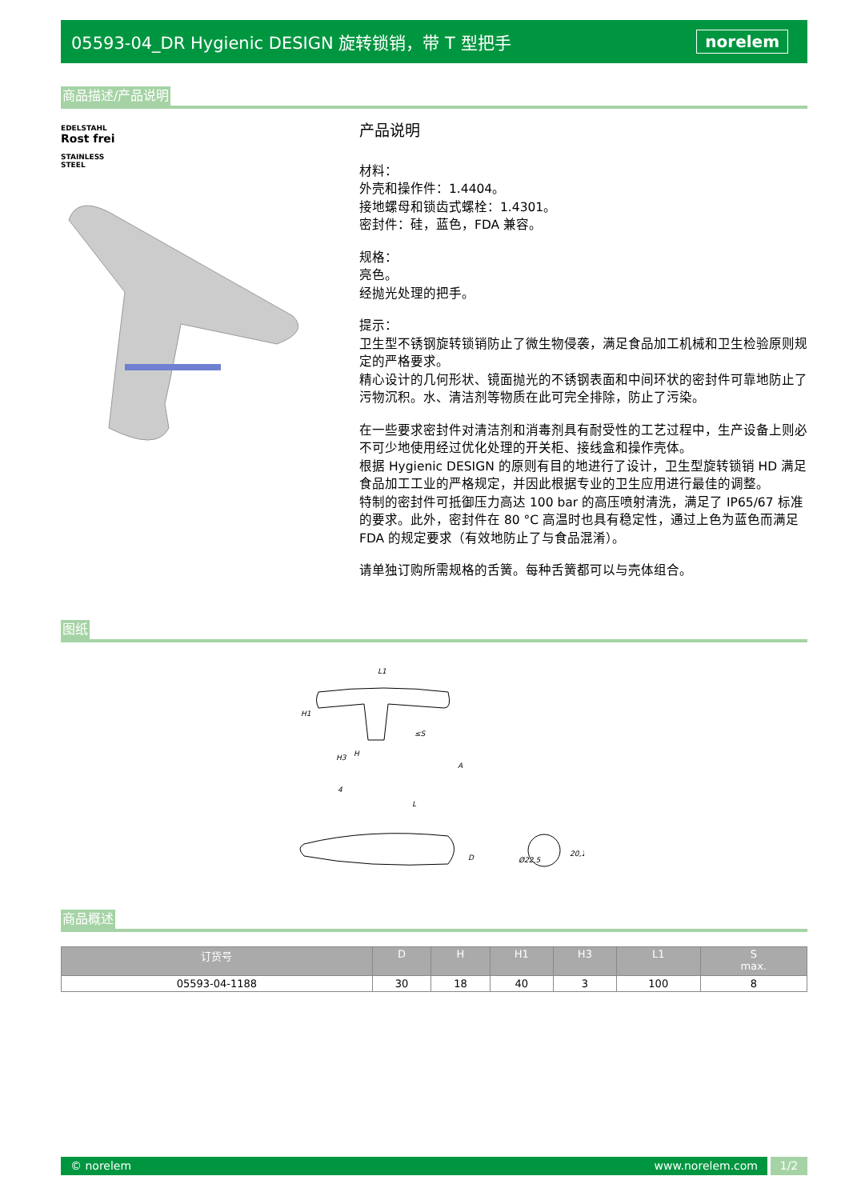05593-04_DR Hygienic DESIGN 旋转锁销，带 T 型把手 norelem
商品描述/产品说明
EDELSTAHL
Rost frei
STAINLESS STEEL
产品说明
材料：
外壳和操作件：1.4404。
接地螺母和锁齿式螺栓：1.4301。
密封件：硅，蓝色，FDA 兼容。
规格：
亮色。
经抛光处理的把手。
提示：
卫生型不锈钢旋转锁销防止了微生物侵袭，满足食品加工机械和卫生检验原则规定的严格要求。
精心设计的几何形状、镜面抛光的不锈钢表面和中间环状的密封件可靠地防止了污物沉积。水、清洁剂等物质在此可完全排除，防止了污染。
在一些要求密封件对清洁剂和消毒剂具有耐受性的工艺过程中，生产设备上则必不可少地使用经过优化处理的开关柜、接线盒和操作壳体。
根据 Hygienic DESIGN 的原则有目的地进行了设计，卫生型旋转锁销 HD 满足食品加工工业的严格规定，并因此根据专业的卫生应用进行最佳的调整。
特制的密封件可抵御压力高达 100 bar 的高压喷射清洗，满足了 IP65/67 标准的要求。此外，密封件在 80 °C 高温时也具有稳定性，通过上色为蓝色而满足 FDA 的规定要求（有效地防止了与食品混淆）。
请单独订购所需规格的舌簧。每种舌簧都可以与壳体组合。
图纸
L1
H1
H3
H
A
L
≤S
D
20,1
Ø22,5
4
商品概述
| 订货号 | D | H | H1 | H3 | L1 | S max. |
| --- | --- | --- | --- | --- | --- | --- |
| 05593-04-1188 | 30 | 18 | 40 | 3 | 100 | 8 |
© norelem www.norelem.com 1/2